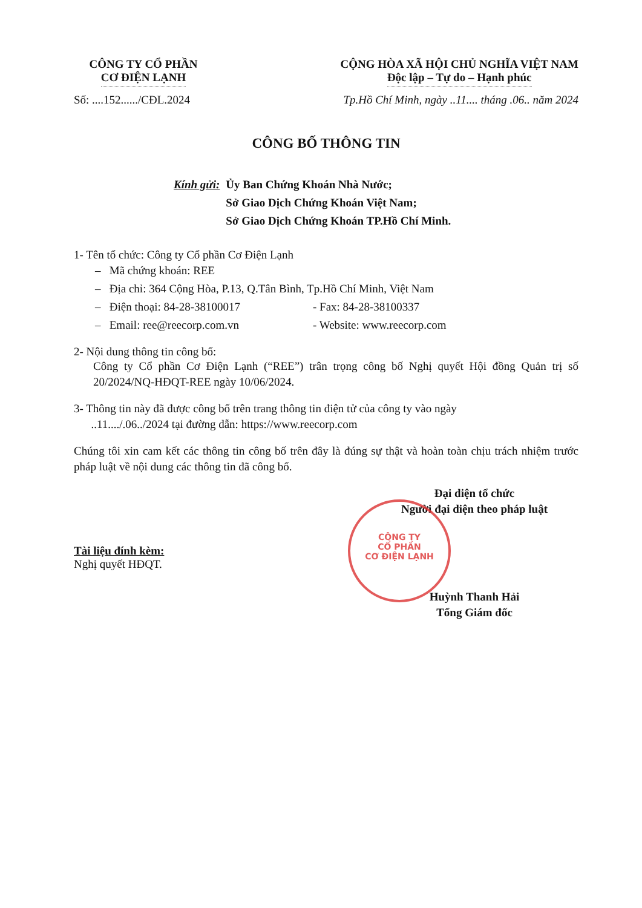CÔNG TY CỔ PHẦN
CƠ ĐIỆN LẠNH
CỘNG HÒA XÃ HỘI CHỦ NGHĨA VIỆT NAM
Độc lập – Tự do – Hạnh phúc
Số: ....152....../CĐL.2024 Tp.Hồ Chí Minh, ngày ..11.... tháng .06.. năm 2024
CÔNG BỐ THÔNG TIN
Kính gửi: Ủy Ban Chứng Khoán Nhà Nước;
Sở Giao Dịch Chứng Khoán Việt Nam;
Sở Giao Dịch Chứng Khoán TP.Hồ Chí Minh.
1- Tên tổ chức: Công ty Cổ phần Cơ Điện Lạnh
– Mã chứng khoán: REE
– Địa chỉ: 364 Cộng Hòa, P.13, Q.Tân Bình, Tp.Hồ Chí Minh, Việt Nam
– Điện thoại: 84-28-38100017 - Fax: 84-28-38100337
– Email: ree@reecorp.com.vn - Website: www.reecorp.com
2- Nội dung thông tin công bố:
Công ty Cổ phần Cơ Điện Lạnh (“REE”) trân trọng công bố Nghị quyết Hội đồng Quản trị số 20/2024/NQ-HĐQT-REE ngày 10/06/2024.
3- Thông tin này đã được công bố trên trang thông tin điện tử của công ty vào ngày
..11..../.06../2024 tại đường dẫn: https://www.reecorp.com
Chúng tôi xin cam kết các thông tin công bố trên đây là đúng sự thật và hoàn toàn chịu trách nhiệm trước pháp luật về nội dung các thông tin đã công bố.
Đại diện tổ chức
Người đại diện theo pháp luật
Tài liệu đính kèm:
Nghị quyết HĐQT.
Huỳnh Thanh Hải
Tổng Giám đốc
CÔNG TY
CỔ PHẦN
CƠ ĐIỆN LẠNH